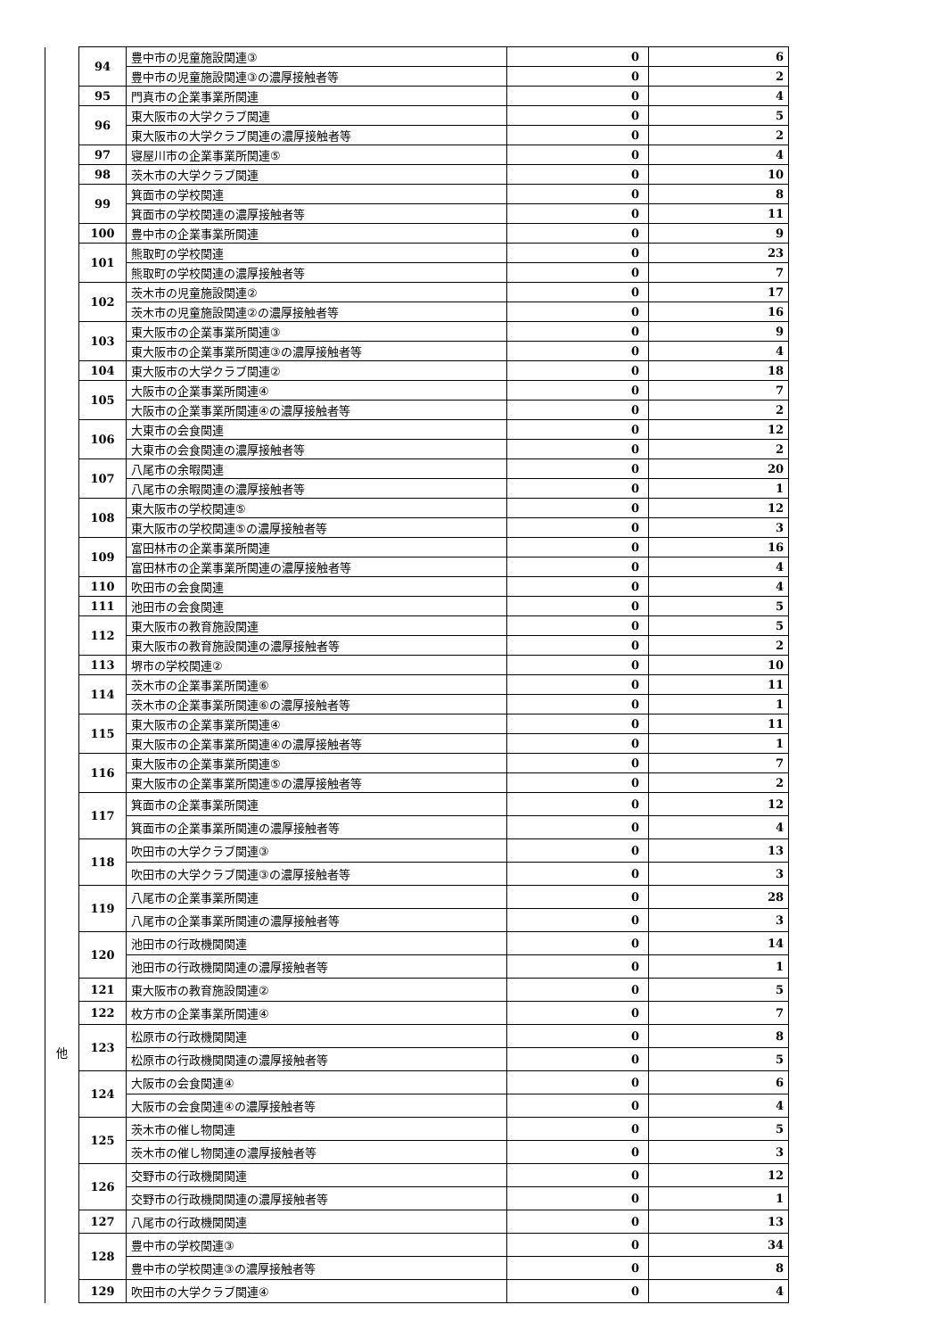| 他 | 94 | 豊中市の児童施設関連③ | 0 | 6 |
| | | 豊中市の児童施設関連③の濃厚接触者等 | 0 | 2 |
| | 95 | 門真市の企業事業所関連 | 0 | 4 |
| | 96 | 東大阪市の大学クラブ関連 | 0 | 5 |
| | | 東大阪市の大学クラブ関連の濃厚接触者等 | 0 | 2 |
| | 97 | 寝屋川市の企業事業所関連⑤ | 0 | 4 |
| | 98 | 茨木市の大学クラブ関連 | 0 | 10 |
| | 99 | 箕面市の学校関連 | 0 | 8 |
| | | 箕面市の学校関連の濃厚接触者等 | 0 | 11 |
| | 100 | 豊中市の企業事業所関連 | 0 | 9 |
| | 101 | 熊取町の学校関連 | 0 | 23 |
| | | 熊取町の学校関連の濃厚接触者等 | 0 | 7 |
| | 102 | 茨木市の児童施設関連② | 0 | 17 |
| | | 茨木市の児童施設関連②の濃厚接触者等 | 0 | 16 |
| | 103 | 東大阪市の企業事業所関連③ | 0 | 9 |
| | | 東大阪市の企業事業所関連③の濃厚接触者等 | 0 | 4 |
| | 104 | 東大阪市の大学クラブ関連② | 0 | 18 |
| | 105 | 大阪市の企業事業所関連④ | 0 | 7 |
| | | 大阪市の企業事業所関連④の濃厚接触者等 | 0 | 2 |
| | 106 | 大東市の会食関連 | 0 | 12 |
| | | 大東市の会食関連の濃厚接触者等 | 0 | 2 |
| | 107 | 八尾市の余暇関連 | 0 | 20 |
| | | 八尾市の余暇関連の濃厚接触者等 | 0 | 1 |
| | 108 | 東大阪市の学校関連⑤ | 0 | 12 |
| | | 東大阪市の学校関連⑤の濃厚接触者等 | 0 | 3 |
| | 109 | 富田林市の企業事業所関連 | 0 | 16 |
| | | 富田林市の企業事業所関連の濃厚接触者等 | 0 | 4 |
| | 110 | 吹田市の会食関連 | 0 | 4 |
| | 111 | 池田市の会食関連 | 0 | 5 |
| | 112 | 東大阪市の教育施設関連 | 0 | 5 |
| | | 東大阪市の教育施設関連の濃厚接触者等 | 0 | 2 |
| | 113 | 堺市の学校関連② | 0 | 10 |
| | 114 | 茨木市の企業事業所関連⑥ | 0 | 11 |
| | | 茨木市の企業事業所関連⑥の濃厚接触者等 | 0 | 1 |
| | 115 | 東大阪市の企業事業所関連④ | 0 | 11 |
| | | 東大阪市の企業事業所関連④の濃厚接触者等 | 0 | 1 |
| | 116 | 東大阪市の企業事業所関連⑤ | 0 | 7 |
| | | 東大阪市の企業事業所関連⑤の濃厚接触者等 | 0 | 2 |
| | 117 | 箕面市の企業事業所関連 | 0 | 12 |
| | | 箕面市の企業事業所関連の濃厚接触者等 | 0 | 4 |
| | 118 | 吹田市の大学クラブ関連③ | 0 | 13 |
| | | 吹田市の大学クラブ関連③の濃厚接触者等 | 0 | 3 |
| | 119 | 八尾市の企業事業所関連 | 0 | 28 |
| | | 八尾市の企業事業所関連の濃厚接触者等 | 0 | 3 |
| | 120 | 池田市の行政機関関連 | 0 | 14 |
| | | 池田市の行政機関関連の濃厚接触者等 | 0 | 1 |
| | 121 | 東大阪市の教育施設関連② | 0 | 5 |
| | 122 | 枚方市の企業事業所関連④ | 0 | 7 |
| | 123 | 松原市の行政機関関連 | 0 | 8 |
| | | 松原市の行政機関関連の濃厚接触者等 | 0 | 5 |
| | 124 | 大阪市の会食関連④ | 0 | 6 |
| | | 大阪市の会食関連④の濃厚接触者等 | 0 | 4 |
| | 125 | 茨木市の催し物関連 | 0 | 5 |
| | | 茨木市の催し物関連の濃厚接触者等 | 0 | 3 |
| | 126 | 交野市の行政機関関連 | 0 | 12 |
| | | 交野市の行政機関関連の濃厚接触者等 | 0 | 1 |
| | 127 | 八尾市の行政機関関連 | 0 | 13 |
| | 128 | 豊中市の学校関連③ | 0 | 34 |
| | | 豊中市の学校関連③の濃厚接触者等 | 0 | 8 |
| | 129 | 吹田市の大学クラブ関連④ | 0 | 4 |